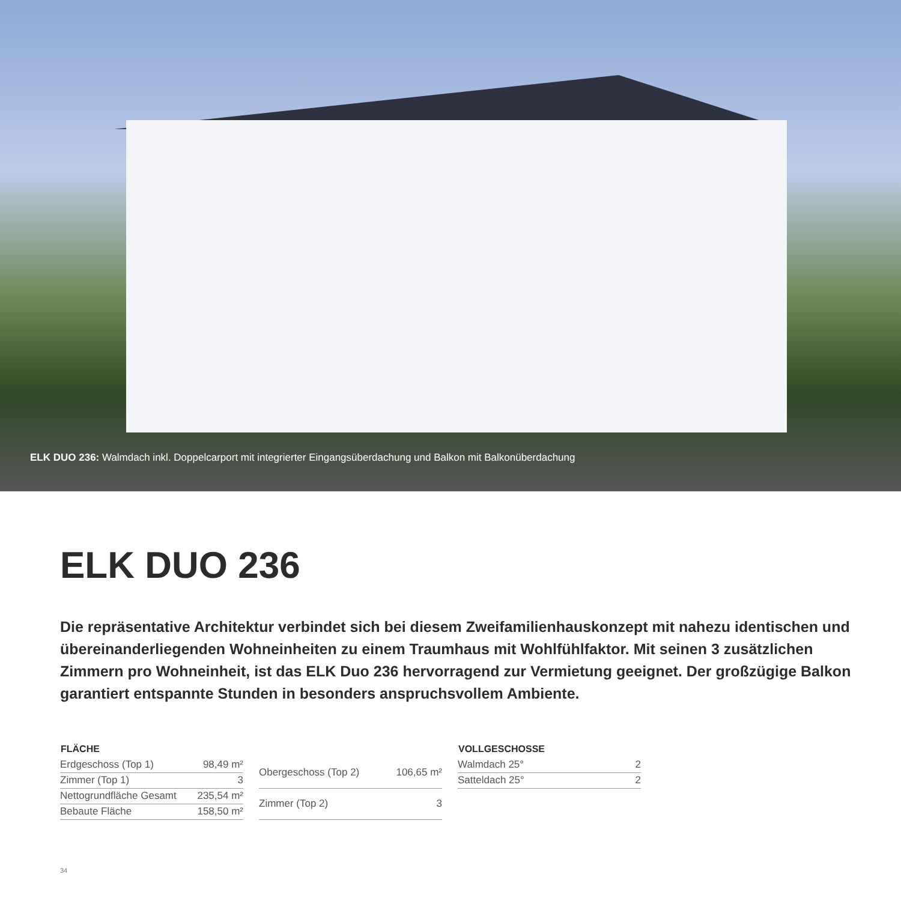ELK DUO 236: Walmdach inkl. Doppelcarport mit integrierter Eingangsüberdachung und Balkon mit Balkonüberdachung
ELK DUO 236
Die repräsentative Architektur verbindet sich bei diesem Zweifamilienhauskonzept mit nahezu identischen und übereinanderliegenden Wohneinheiten zu einem Traumhaus mit Wohlfühlfaktor. Mit seinen 3 zusätzlichen Zimmern pro Wohneinheit, ist das ELK Duo 236 hervorragend zur Vermietung geeignet. Der großzügige Balkon garantiert entspannte Stunden in besonders anspruchsvollem Ambiente.
| FLÄCHE | |
| --- | --- |
| Erdgeschoss (Top 1) | 98,49 m² |
| Zimmer (Top 1) | 3 |
| Nettogrundfläche Gesamt | 235,54 m² |
| Bebaute Fläche | 158,50 m² |
| Obergeschoss (Top 2) | 106,65 m² |
| Zimmer (Top 2) | 3 |
| VOLLGESCHOSSE | |
| --- | --- |
| Walmdach 25° | 2 |
| Satteldach 25° | 2 |
34